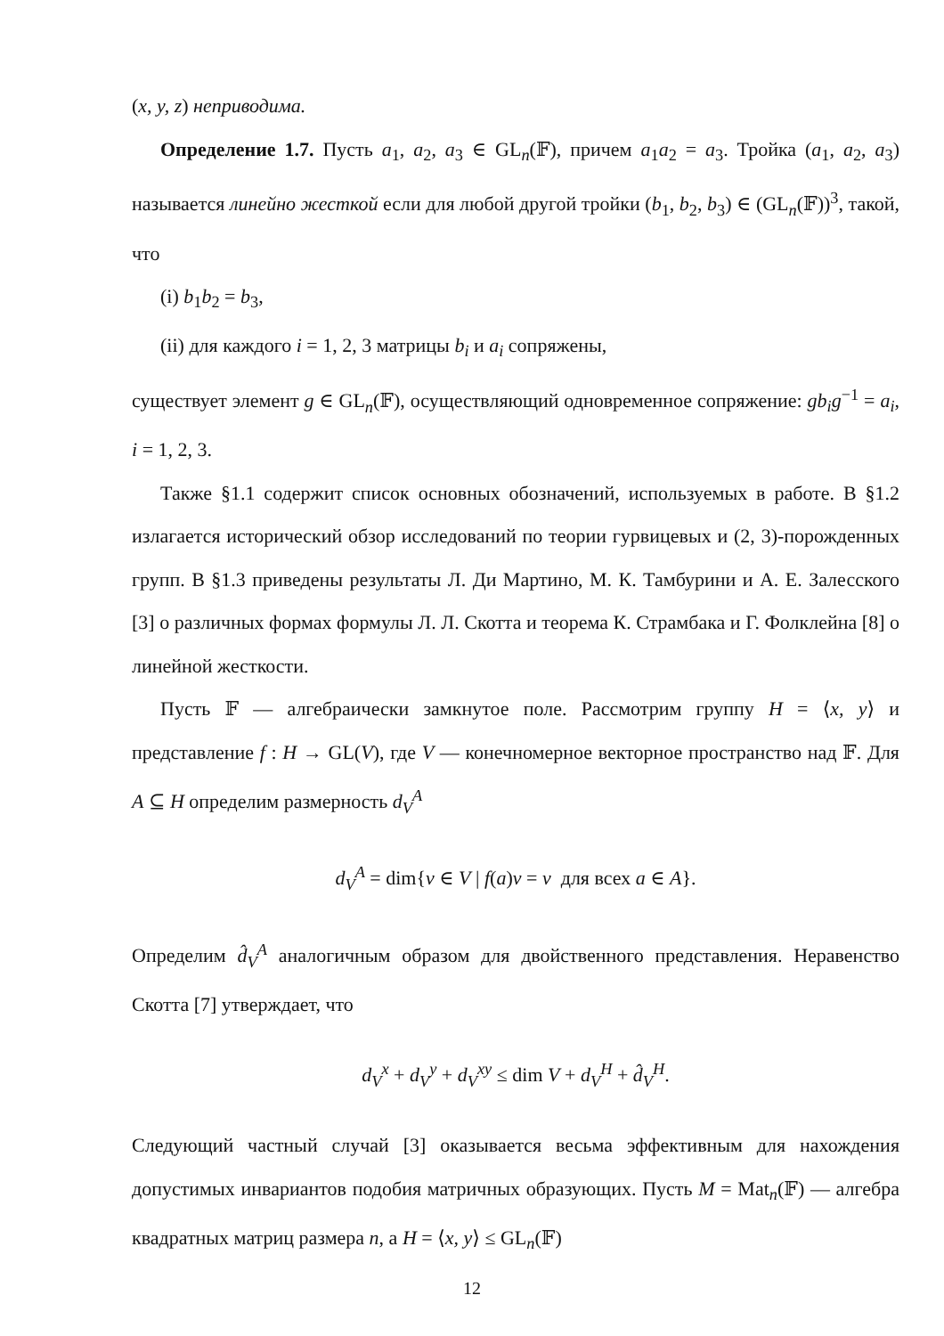(x, y, z) неприводима.
Определение 1.7. Пусть a<sub>1</sub>, a<sub>2</sub>, a<sub>3</sub> ∈ GL<sub>n</sub>(𝔽), причем a<sub>1</sub>a<sub>2</sub> = a<sub>3</sub>. Тройка (a<sub>1</sub>, a<sub>2</sub>, a<sub>3</sub>) называется линейно жесткой если для любой другой тройки (b<sub>1</sub>, b<sub>2</sub>, b<sub>3</sub>) ∈ (GL<sub>n</sub>(𝔽))<sup>3</sup>, такой, что
(i) b<sub>1</sub>b<sub>2</sub> = b<sub>3</sub>,
(ii) для каждого i = 1, 2, 3 матрицы b<sub>i</sub> и a<sub>i</sub> сопряжены,
существует элемент g ∈ GL<sub>n</sub>(𝔽), осуществляющий одновременное сопряжение: gb<sub>i</sub>g<sup>−1</sup> = a<sub>i</sub>, i = 1, 2, 3.
Также §1.1 содержит список основных обозначений, используемых в работе. В §1.2 излагается исторический обзор исследований по теории гурвицевых и (2, 3)-порожденных групп. В §1.3 приведены результаты Л. Ди Мартино, М. К. Тамбурини и А. Е. Залесского [3] о различных формах формулы Л. Л. Скотта и теорема К. Страмбака и Г. Фолклейна [8] о линейной жесткости.
Пусть 𝔽 — алгебраически замкнутое поле. Рассмотрим группу H = ⟨x, y⟩ и представление f : H → GL(V), где V — конечномерное векторное пространство над 𝔽. Для A ⊆ H определим размерность d<sub>V</sub><sup>A</sup>
d<sub>V</sub><sup>A</sup> = dim{v ∈ V | f(a)v = v для всех a ∈ A}.
Определим d̂<sub>V</sub><sup>A</sup> аналогичным образом для двойственного представления. Неравенство Скотта [7] утверждает, что
d<sub>V</sub><sup>x</sup> + d<sub>V</sub><sup>y</sup> + d<sub>V</sub><sup>xy</sup> ≤ dim V + d<sub>V</sub><sup>H</sup> + d̂<sub>V</sub><sup>H</sup>.
Следующий частный случай [3] оказывается весьма эффективным для нахождения допустимых инвариантов подобия матричных образующих. Пусть M = Mat<sub>n</sub>(𝔽) — алгебра квадратных матриц размера n, а H = ⟨x, y⟩ ≤ GL<sub>n</sub>(𝔽)
12